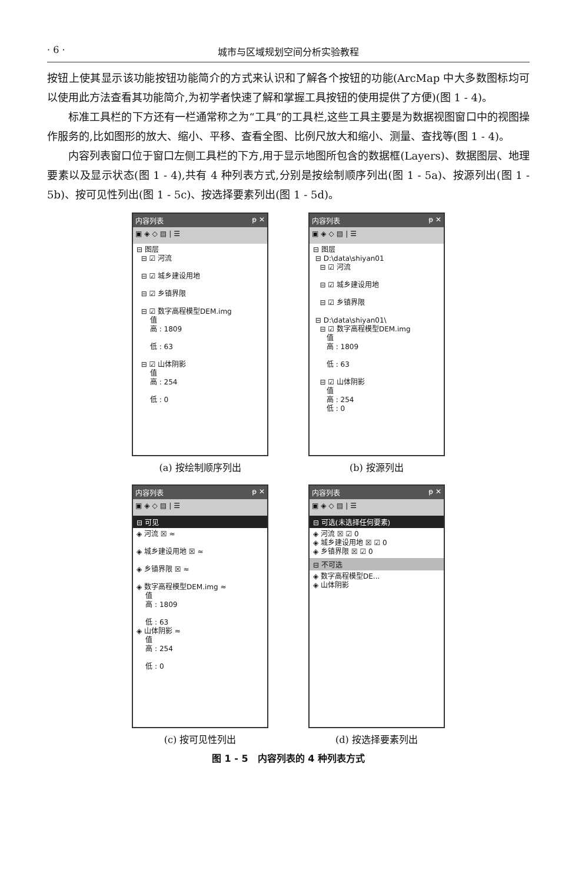· 6 · 城市与区域规划空间分析实验教程
按钮上使其显示该功能按钮功能简介的方式来认识和了解各个按钮的功能(ArcMap 中大多数图标均可以使用此方法查看其功能简介,为初学者快速了解和掌握工具按钮的使用提供了方便)(图 1 - 4)。
标准工具栏的下方还有一栏通常称之为“工具”的工具栏,这些工具主要是为数据视图窗口中的视图操作服务的,比如图形的放大、缩小、平移、查看全图、比例尺放大和缩小、测量、查找等(图 1 - 4)。
内容列表窗口位于窗口左侧工具栏的下方,用于显示地图所包含的数据框(Layers)、数据图层、地理要素以及显示状态(图 1 - 4),共有 4 种列表方式,分别是按绘制顺序列出(图 1 - 5a)、按源列出(图 1 - 5b)、按可见性列出(图 1 - 5c)、按选择要素列出(图 1 - 5d)。
内容列表 ᵽ ✕
▣◈◇▤|☰
⊟ 图层
⊟ ☑ 河流
⊟ ☑ 城乡建设用地
⊟ ☑ 乡镇界限
⊟ ☑ 数字高程模型DEM.img
值
高 : 1809
低 : 63
⊟ ☑ 山体阴影
值
高 : 254
低 : 0
(a) 按绘制顺序列出
内容列表 ᵽ ✕
▣◈◇▤|☰
⊟ 图层
⊟ D:\data\shiyan01
⊟ ☑ 河流
⊟ ☑ 城乡建设用地
⊟ ☑ 乡镇界限
⊟ D:\data\shiyan01\
⊟ ☑ 数字高程模型DEM.img
值
高 : 1809
低 : 63
⊟ ☑ 山体阴影
值
高 : 254
低 : 0
(b) 按源列出
内容列表 ᵽ ✕
▣◈◇▤|☰
⊟ 可见
◈ 河流 ☒ ≈
◈ 城乡建设用地 ☒ ≈
◈ 乡镇界限 ☒ ≈
◈ 数字高程模型DEM.img ≈
值
高 : 1809
低 : 63
◈ 山体阴影 ≈
值
高 : 254
低 : 0
(c) 按可见性列出
内容列表 ᵽ ✕
▣◈◇▤|☰
⊟ 可选(未选择任何要素)
◈ 河流 ☒ ☑ 0
◈ 城乡建设用地 ☒ ☑ 0
◈ 乡镇界限 ☒ ☑ 0
⊟ 不可选
◈ 数字高程模型DE...
◈ 山体阴影
(d) 按选择要素列出
图 1 - 5　内容列表的 4 种列表方式